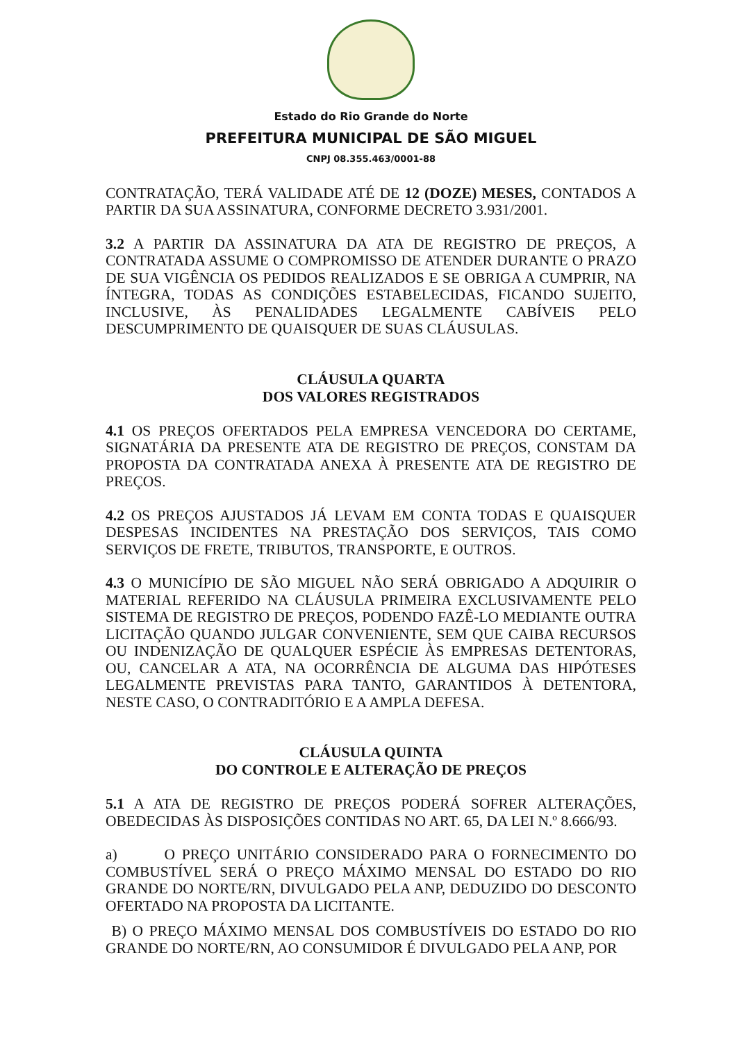Estado do Rio Grande do Norte
PREFEITURA MUNICIPAL DE SÃO MIGUEL
CNPJ 08.355.463/0001-88
CONTRATAÇÃO, TERÁ VALIDADE ATÉ DE 12 (DOZE) MESES, CONTADOS A PARTIR DA SUA ASSINATURA, CONFORME DECRETO 3.931/2001.
3.2 A PARTIR DA ASSINATURA DA ATA DE REGISTRO DE PREÇOS, A CONTRATADA ASSUME O COMPROMISSO DE ATENDER DURANTE O PRAZO DE SUA VIGÊNCIA OS PEDIDOS REALIZADOS E SE OBRIGA A CUMPRIR, NA ÍNTEGRA, TODAS AS CONDIÇÕES ESTABELECIDAS, FICANDO SUJEITO, INCLUSIVE, ÀS PENALIDADES LEGALMENTE CABÍVEIS PELO DESCUMPRIMENTO DE QUAISQUER DE SUAS CLÁUSULAS.
CLÁUSULA QUARTA
DOS VALORES REGISTRADOS
4.1 OS PREÇOS OFERTADOS PELA EMPRESA VENCEDORA DO CERTAME, SIGNATÁRIA DA PRESENTE ATA DE REGISTRO DE PREÇOS, CONSTAM DA PROPOSTA DA CONTRATADA ANEXA À PRESENTE ATA DE REGISTRO DE PREÇOS.
4.2 OS PREÇOS AJUSTADOS JÁ LEVAM EM CONTA TODAS E QUAISQUER DESPESAS INCIDENTES NA PRESTAÇÃO DOS SERVIÇOS, TAIS COMO SERVIÇOS DE FRETE, TRIBUTOS, TRANSPORTE, E OUTROS.
4.3 O MUNICÍPIO DE SÃO MIGUEL NÃO SERÁ OBRIGADO A ADQUIRIR O MATERIAL REFERIDO NA CLÁUSULA PRIMEIRA EXCLUSIVAMENTE PELO SISTEMA DE REGISTRO DE PREÇOS, PODENDO FAZÊ-LO MEDIANTE OUTRA LICITAÇÃO QUANDO JULGAR CONVENIENTE, SEM QUE CAIBA RECURSOS OU INDENIZAÇÃO DE QUALQUER ESPÉCIE ÀS EMPRESAS DETENTORAS, OU, CANCELAR A ATA, NA OCORRÊNCIA DE ALGUMA DAS HIPÓTESES LEGALMENTE PREVISTAS PARA TANTO, GARANTIDOS À DETENTORA, NESTE CASO, O CONTRADITÓRIO E A AMPLA DEFESA.
CLÁUSULA QUINTA
DO CONTROLE E ALTERAÇÃO DE PREÇOS
5.1 A ATA DE REGISTRO DE PREÇOS PODERÁ SOFRER ALTERAÇÕES, OBEDECIDAS ÀS DISPOSIÇÕES CONTIDAS NO ART. 65, DA LEI N.º 8.666/93.
a) O PREÇO UNITÁRIO CONSIDERADO PARA O FORNECIMENTO DO COMBUSTÍVEL SERÁ O PREÇO MÁXIMO MENSAL DO ESTADO DO RIO GRANDE DO NORTE/RN, DIVULGADO PELA ANP, DEDUZIDO DO DESCONTO OFERTADO NA PROPOSTA DA LICITANTE.
B) O PREÇO MÁXIMO MENSAL DOS COMBUSTÍVEIS DO ESTADO DO RIO GRANDE DO NORTE/RN, AO CONSUMIDOR É DIVULGADO PELA ANP, POR